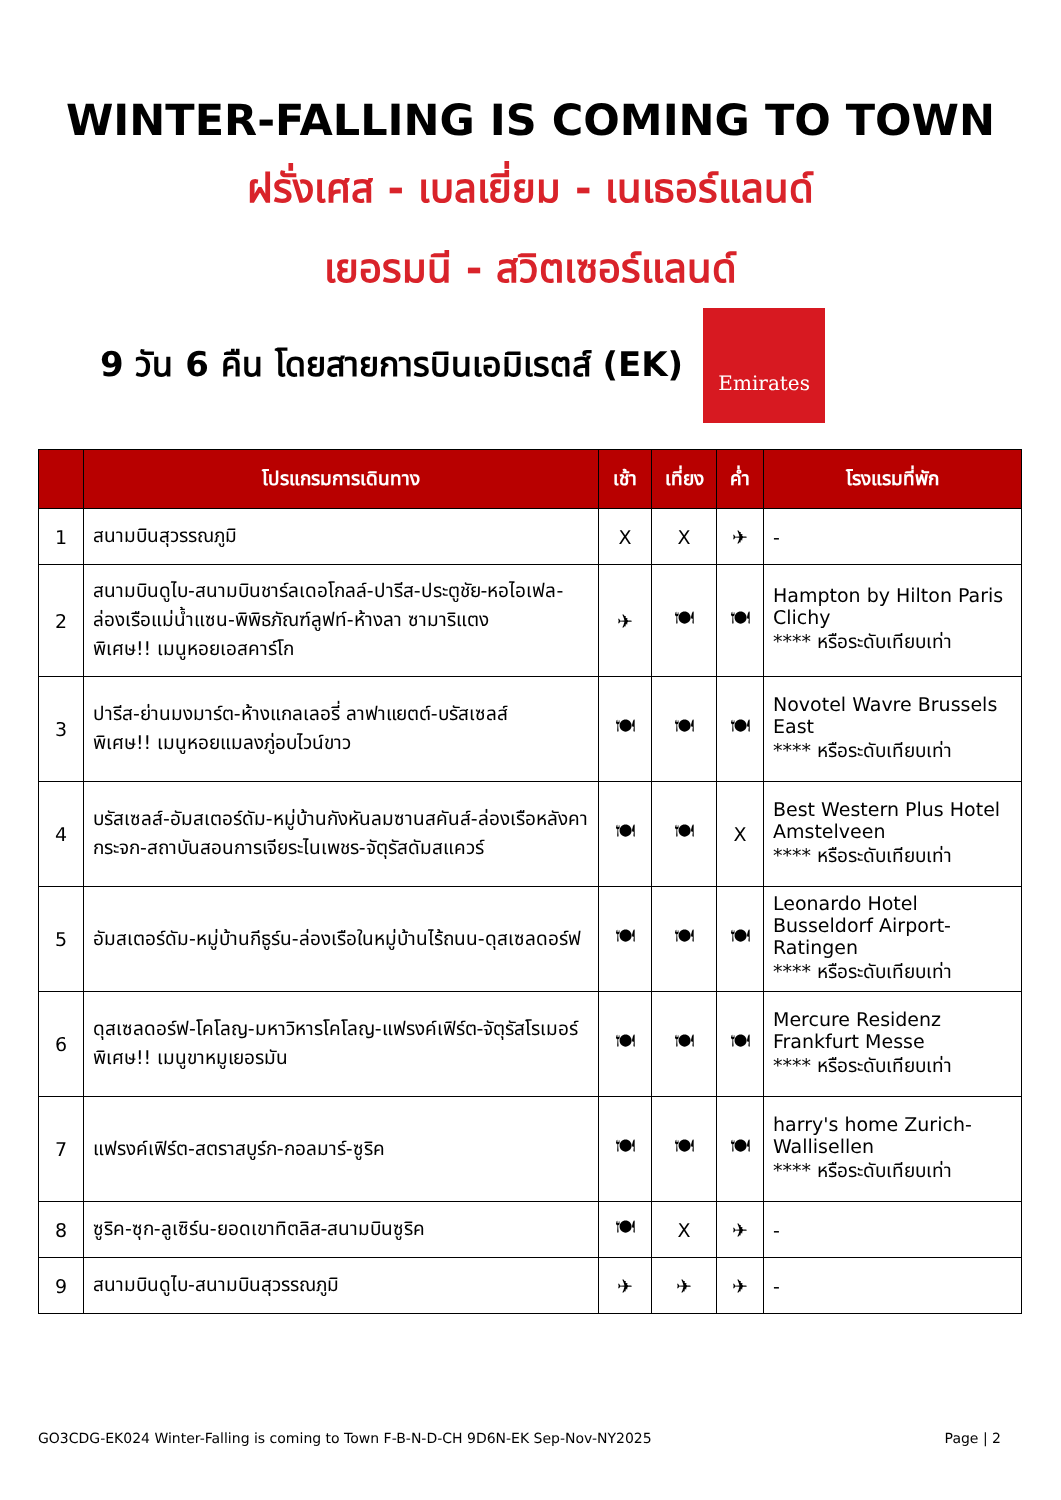WINTER-FALLING IS COMING TO TOWN
ฝรั่งเศส - เบลเยี่ยม - เนเธอร์แลนด์
เยอรมนี - สวิตเซอร์แลนด์
9 วัน 6 คืน โดยสายการบินเอมิเรตส์ (EK)
Emirates
| | โปรแกรมการเดินทาง | เช้า | เที่ยง | ค่ำ | โรงแรมที่พัก |
| --- | --- | --- | --- | --- | --- |
| 1 | สนามบินสุวรรณภูมิ | X | X | ✈ | - |
| 2 | สนามบินดูไบ-สนามบินชาร์ลเดอโกลล์-ปารีส-ประตูชัย-หอไอเฟล-ล่องเรือแม่น้ำแซน-พิพิธภัณฑ์ลูฟท์-ห้างลา ซามาริแตง พิเศษ!! เมนูหอยเอสคาร์โก | ✈ | 🍽 | 🍽 | Hampton by Hilton Paris Clichy **** หรือระดับเทียบเท่า |
| 3 | ปารีส-ย่านมงมาร์ต-ห้างแกลเลอรี่ ลาฟาแยตต์-บรัสเซลส์ พิเศษ!! เมนูหอยแมลงภู่อบไวน์ขาว | 🍽 | 🍽 | 🍽 | Novotel Wavre Brussels East **** หรือระดับเทียบเท่า |
| 4 | บรัสเซลส์-อัมสเตอร์ดัม-หมู่บ้านกังหันลมซานสคันส์-ล่องเรือหลังคากระจก-สถาบันสอนการเจียระไนเพชร-จัตุรัสดัมสแควร์ | 🍽 | 🍽 | X | Best Western Plus Hotel Amstelveen **** หรือระดับเทียบเท่า |
| 5 | อัมสเตอร์ดัม-หมู่บ้านกีธูร์น-ล่องเรือในหมู่บ้านไร้ถนน-ดุสเซลดอร์ฟ | 🍽 | 🍽 | 🍽 | Leonardo Hotel Busseldorf Airport-Ratingen **** หรือระดับเทียบเท่า |
| 6 | ดุสเซลดอร์ฟ-โคโลญ-มหาวิหารโคโลญ-แฟรงค์เฟิร์ต-จัตุรัสโรเมอร์ พิเศษ!! เมนูขาหมูเยอรมัน | 🍽 | 🍽 | 🍽 | Mercure Residenz Frankfurt Messe **** หรือระดับเทียบเท่า |
| 7 | แฟรงค์เฟิร์ต-สตราสบูร์ก-กอลมาร์-ซูริค | 🍽 | 🍽 | 🍽 | harry's home Zurich-Wallisellen **** หรือระดับเทียบเท่า |
| 8 | ซูริค-ซุก-ลูเซิร์น-ยอดเขาทิตลิส-สนามบินซูริค | 🍽 | X | ✈ | - |
| 9 | สนามบินดูไบ-สนามบินสุวรรณภูมิ | ✈ | ✈ | ✈ | - |
GO3CDG-EK024 Winter-Falling is coming to Town F-B-N-D-CH 9D6N-EK Sep-Nov-NY2025 Page | 2